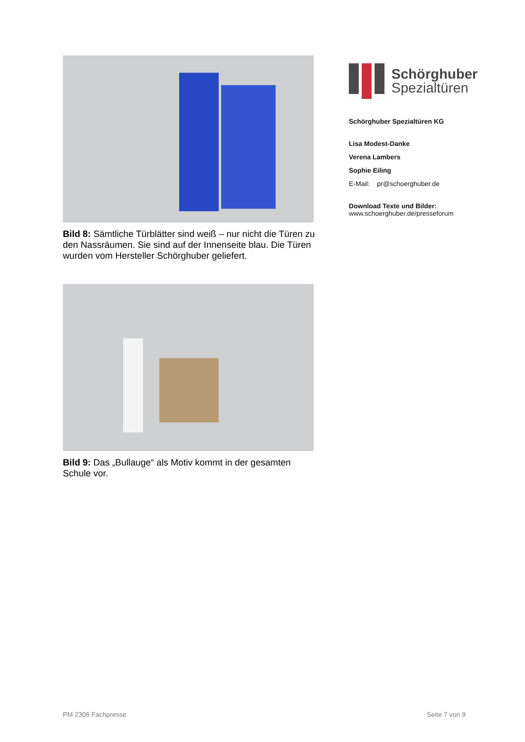Bild 8: Sämtliche Türblätter sind weiß – nur nicht die Türen zu den Nassräumen. Sie sind auf der Innenseite blau. Die Türen wurden vom Hersteller Schörghuber geliefert.
Bild 9: Das „Bullauge“ als Motiv kommt in der gesamten Schule vor.
Schörghuber
Spezialtüren
Schörghuber Spezialtüren KG
Lisa Modest-Danke
Verena Lambers
Sophie Eiling
E-Mail: pr@schoerghuber.de
Download Texte und Bilder:
www.schoerghuber.de/presseforum
PM 2306 Fachpresse Seite 7 von 9